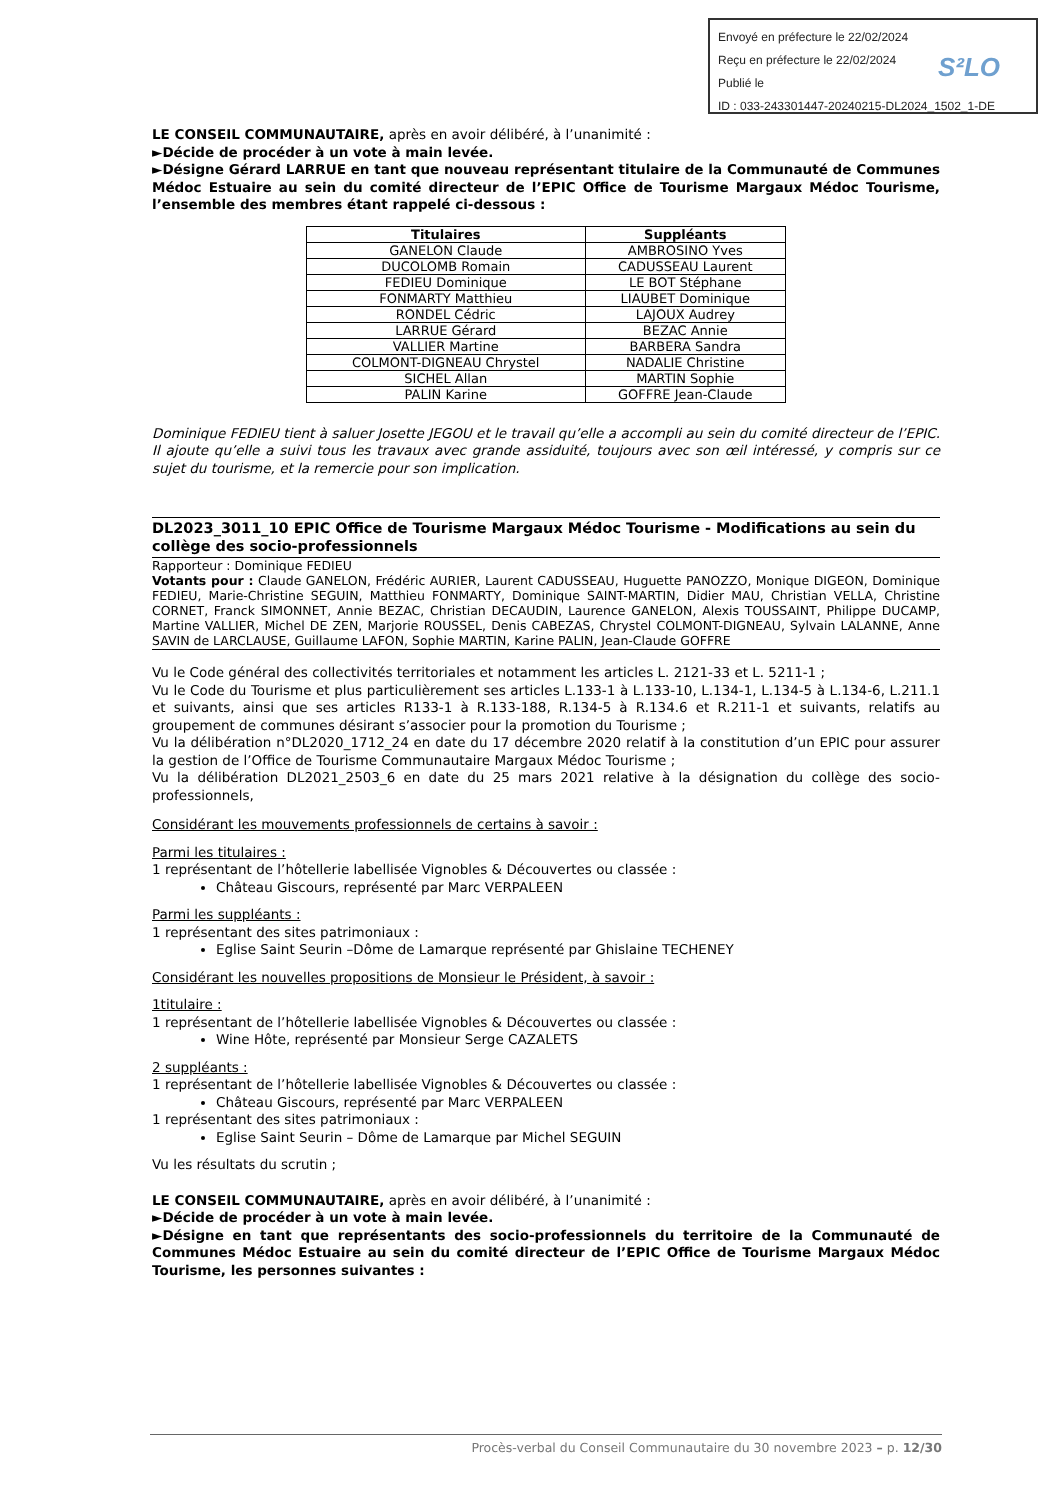Envoyé en préfecture le 22/02/2024
Reçu en préfecture le 22/02/2024
Publié le
ID : 033-243301447-20240215-DL2024_1502_1-DE
S²LO
LE CONSEIL COMMUNAUTAIRE, après en avoir délibéré, à l’unanimité :
►Décide de procéder à un vote à main levée.
►Désigne Gérard LARRUE en tant que nouveau représentant titulaire de la Communauté de Communes Médoc Estuaire au sein du comité directeur de l’EPIC Office de Tourisme Margaux Médoc Tourisme, l’ensemble des membres étant rappelé ci-dessous :
| Titulaires | Suppléants |
| --- | --- |
| GANELON Claude | AMBROSINO Yves |
| DUCOLOMB Romain | CADUSSEAU Laurent |
| FEDIEU Dominique | LE BOT Stéphane |
| FONMARTY Matthieu | LIAUBET Dominique |
| RONDEL Cédric | LAJOUX Audrey |
| LARRUE Gérard | BEZAC Annie |
| VALLIER Martine | BARBERA Sandra |
| COLMONT-DIGNEAU Chrystel | NADALIE Christine |
| SICHEL Allan | MARTIN Sophie |
| PALIN Karine | GOFFRE Jean-Claude |
Dominique FEDIEU tient à saluer Josette JEGOU et le travail qu’elle a accompli au sein du comité directeur de l’EPIC. Il ajoute qu’elle a suivi tous les travaux avec grande assiduité, toujours avec son œil intéressé, y compris sur ce sujet du tourisme, et la remercie pour son implication.
DL2023_3011_10 EPIC Office de Tourisme Margaux Médoc Tourisme - Modifications au sein du collège des socio-professionnels
Rapporteur : Dominique FEDIEU
Votants pour : Claude GANELON, Frédéric AURIER, Laurent CADUSSEAU, Huguette PANOZZO, Monique DIGEON, Dominique FEDIEU, Marie-Christine SEGUIN, Matthieu FONMARTY, Dominique SAINT-MARTIN, Didier MAU, Christian VELLA, Christine CORNET, Franck SIMONNET, Annie BEZAC, Christian DECAUDIN, Laurence GANELON, Alexis TOUSSAINT, Philippe DUCAMP, Martine VALLIER, Michel DE ZEN, Marjorie ROUSSEL, Denis CABEZAS, Chrystel COLMONT-DIGNEAU, Sylvain LALANNE, Anne SAVIN de LARCLAUSE, Guillaume LAFON, Sophie MARTIN, Karine PALIN, Jean-Claude GOFFRE
Vu le Code général des collectivités territoriales et notamment les articles L. 2121-33 et L. 5211-1 ;
Vu le Code du Tourisme et plus particulièrement ses articles L.133-1 à L.133-10, L.134-1, L.134-5 à L.134-6, L.211.1 et suivants, ainsi que ses articles R133-1 à R.133-188, R.134-5 à R.134.6 et R.211-1 et suivants, relatifs au groupement de communes désirant s’associer pour la promotion du Tourisme ;
Vu la délibération n°DL2020_1712_24 en date du 17 décembre 2020 relatif à la constitution d’un EPIC pour assurer la gestion de l’Office de Tourisme Communautaire Margaux Médoc Tourisme ;
Vu la délibération DL2021_2503_6 en date du 25 mars 2021 relative à la désignation du collège des socio-professionnels,
Considérant les mouvements professionnels de certains à savoir :
Parmi les titulaires :
1 représentant de l’hôtellerie labellisée Vignobles & Découvertes ou classée :
Château Giscours, représenté par Marc VERPALEEN
Parmi les suppléants :
1 représentant des sites patrimoniaux :
Eglise Saint Seurin –Dôme de Lamarque représenté par Ghislaine TECHENEY
Considérant les nouvelles propositions de Monsieur le Président, à savoir :
1titulaire :
1 représentant de l’hôtellerie labellisée Vignobles & Découvertes ou classée :
Wine Hôte, représenté par Monsieur Serge CAZALETS
2 suppléants :
1 représentant de l’hôtellerie labellisée Vignobles & Découvertes ou classée :
Château Giscours, représenté par Marc VERPALEEN
1 représentant des sites patrimoniaux :
Eglise Saint Seurin – Dôme de Lamarque par Michel SEGUIN
Vu les résultats du scrutin ;
LE CONSEIL COMMUNAUTAIRE, après en avoir délibéré, à l’unanimité :
►Décide de procéder à un vote à main levée.
►Désigne en tant que représentants des socio-professionnels du territoire de la Communauté de Communes Médoc Estuaire au sein du comité directeur de l’EPIC Office de Tourisme Margaux Médoc Tourisme, les personnes suivantes :
Procès-verbal du Conseil Communautaire du 30 novembre 2023 – p. 12/30